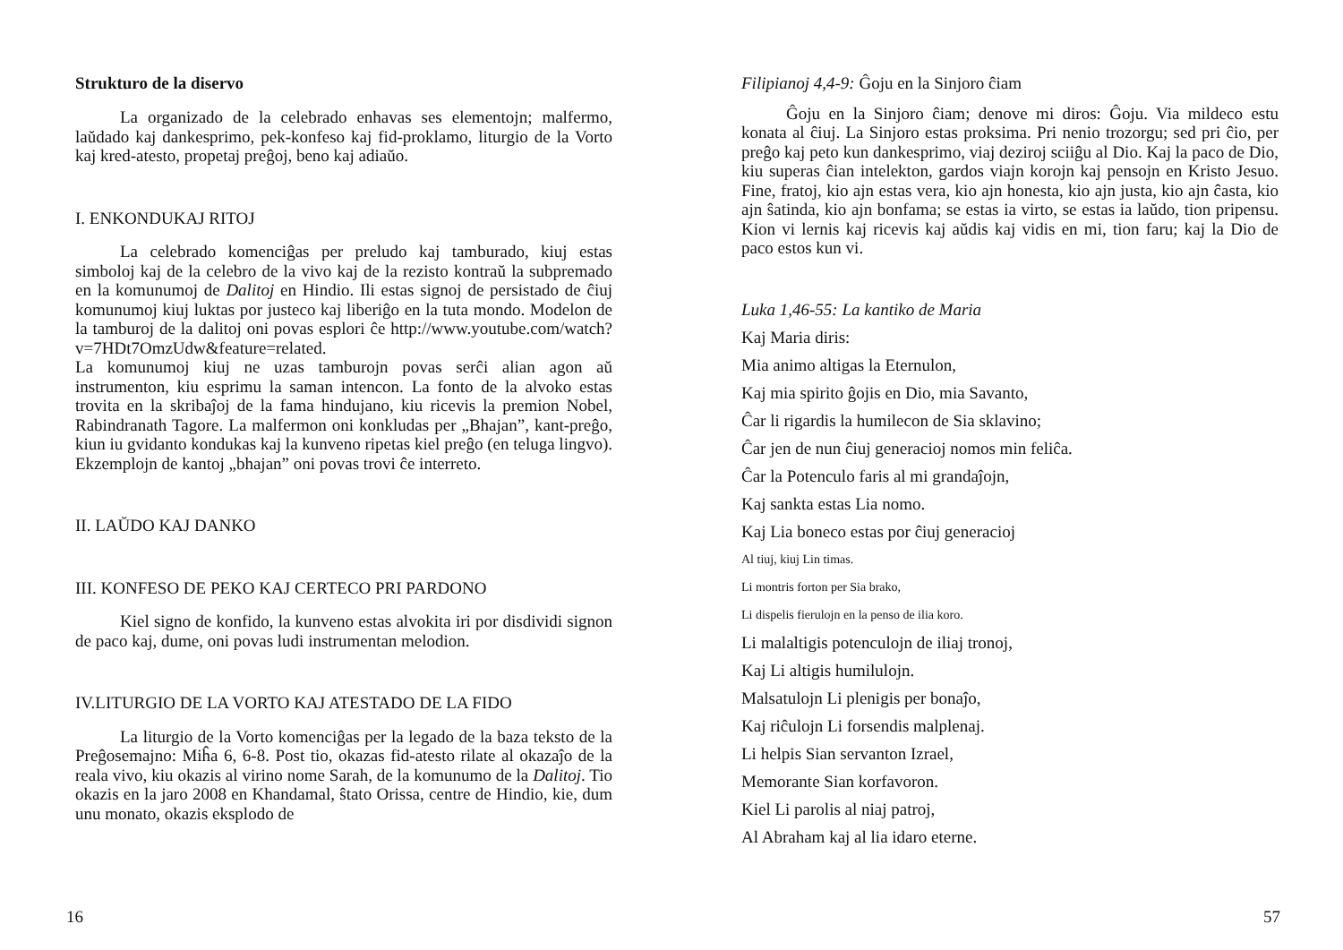Strukturo de la diservo
La organizado de la celebrado enhavas ses elementojn; malfermo, laŭdado kaj dankesprimo, pek-konfeso kaj fid-proklamo, liturgio de la Vorto kaj kred-atesto, propetaj preĝoj, beno kaj adiaŭo.
I. ENKONDUKAJ RITOJ
La celebrado komenciĝas per preludo kaj tamburado, kiuj estas simboloj kaj de la celebro de la vivo kaj de la rezisto kontraŭ la subpremado en la komunumoj de Dalitoj en Hindio. Ili estas signoj de persistado de ĉiuj komunumoj kiuj luktas por justeco kaj liberiĝo en la tuta mondo. Modelon de la tamburoj de la dalitoj oni povas esplori ĉe http://www.youtube.com/watch?v=7HDt7OmzUdw&feature=related.
La komunumoj kiuj ne uzas tamburojn povas serĉi alian agon aŭ instrumenton, kiu esprimu la saman intencon. La fonto de la alvoko estas trovita en la skribaĵoj de la fama hindujano, kiu ricevis la premion Nobel, Rabindranath Tagore. La malfermon oni konkludas per „Bhajan”, kant-preĝo, kiun iu gvidanto kondukas kaj la kunveno ripetas kiel preĝo (en teluga lingvo). Ekzemplojn de kantoj „bhajan” oni povas trovi ĉe interreto.
II. LAŬDO KAJ DANKO
III. KONFESO DE PEKO KAJ CERTECO PRI PARDONO
Kiel signo de konfido, la kunveno estas alvokita iri por disdividi signon de paco kaj, dume, oni povas ludi instrumentan melodion.
IV.LITURGIO DE LA VORTO KAJ ATESTADO DE LA FIDO
La liturgio de la Vorto komenciĝas per la legado de la baza teksto de la Preĝosemajno: Miĥa 6, 6-8. Post tio, okazas fid-atesto rilate al okazaĵo de la reala vivo, kiu okazis al virino nome Sarah, de la komunumo de la Dalitoj. Tio okazis en la jaro 2008 en Khandamal, ŝtato Orissa, centre de Hindio, kie, dum unu monato, okazis eksplodo de
16
Filipianoj 4,4-9: Ĝoju en la Sinjoro ĉiam
Ĝoju en la Sinjoro ĉiam; denove mi diros: Ĝoju. Via mildeco estu konata al ĉiuj. La Sinjoro estas proksima. Pri nenio trozorgu; sed pri ĉio, per preĝo kaj peto kun dankesprimo, viaj deziroj sciiĝu al Dio. Kaj la paco de Dio, kiu superas ĉian intelekton, gardos viajn korojn kaj pensojn en Kristo Jesuo. Fine, fratoj, kio ajn estas vera, kio ajn honesta, kio ajn justa, kio ajn ĉasta, kio ajn ŝatinda, kio ajn bonfama; se estas ia virto, se estas ia laŭdo, tion pripensu. Kion vi lernis kaj ricevis kaj aŭdis kaj vidis en mi, tion faru; kaj la Dio de paco estos kun vi.
Luka 1,46-55: La kantiko de Maria
Kaj Maria diris:
Mia animo altigas la Eternulon,
Kaj mia spirito ĝojis en Dio, mia Savanto,
Ĉar li rigardis la humilecon de Sia sklavino;
Ĉar jen de nun ĉiuj generacioj nomos min feliĉa.
Ĉar la Potenculo faris al mi grandaĵojn,
Kaj sankta estas Lia nomo.
Kaj Lia boneco estas por ĉiuj generacioj
Al tiuj, kiuj Lin timas.
Li montris forton per Sia brako,
Li dispelis fierulojn en la penso de ilia koro.
Li malaltigis potenculojn de iliaj tronoj,
Kaj Li altigis humilulojn.
Malsatulojn Li plenigis per bonaĵo,
Kaj riĉulojn Li forsendis malplenaj.
Li helpis Sian servanton Izrael,
Memorante Sian korfavoron.
Kiel Li parolis al niaj patroj,
Al Abraham kaj al lia idaro eterne.
57